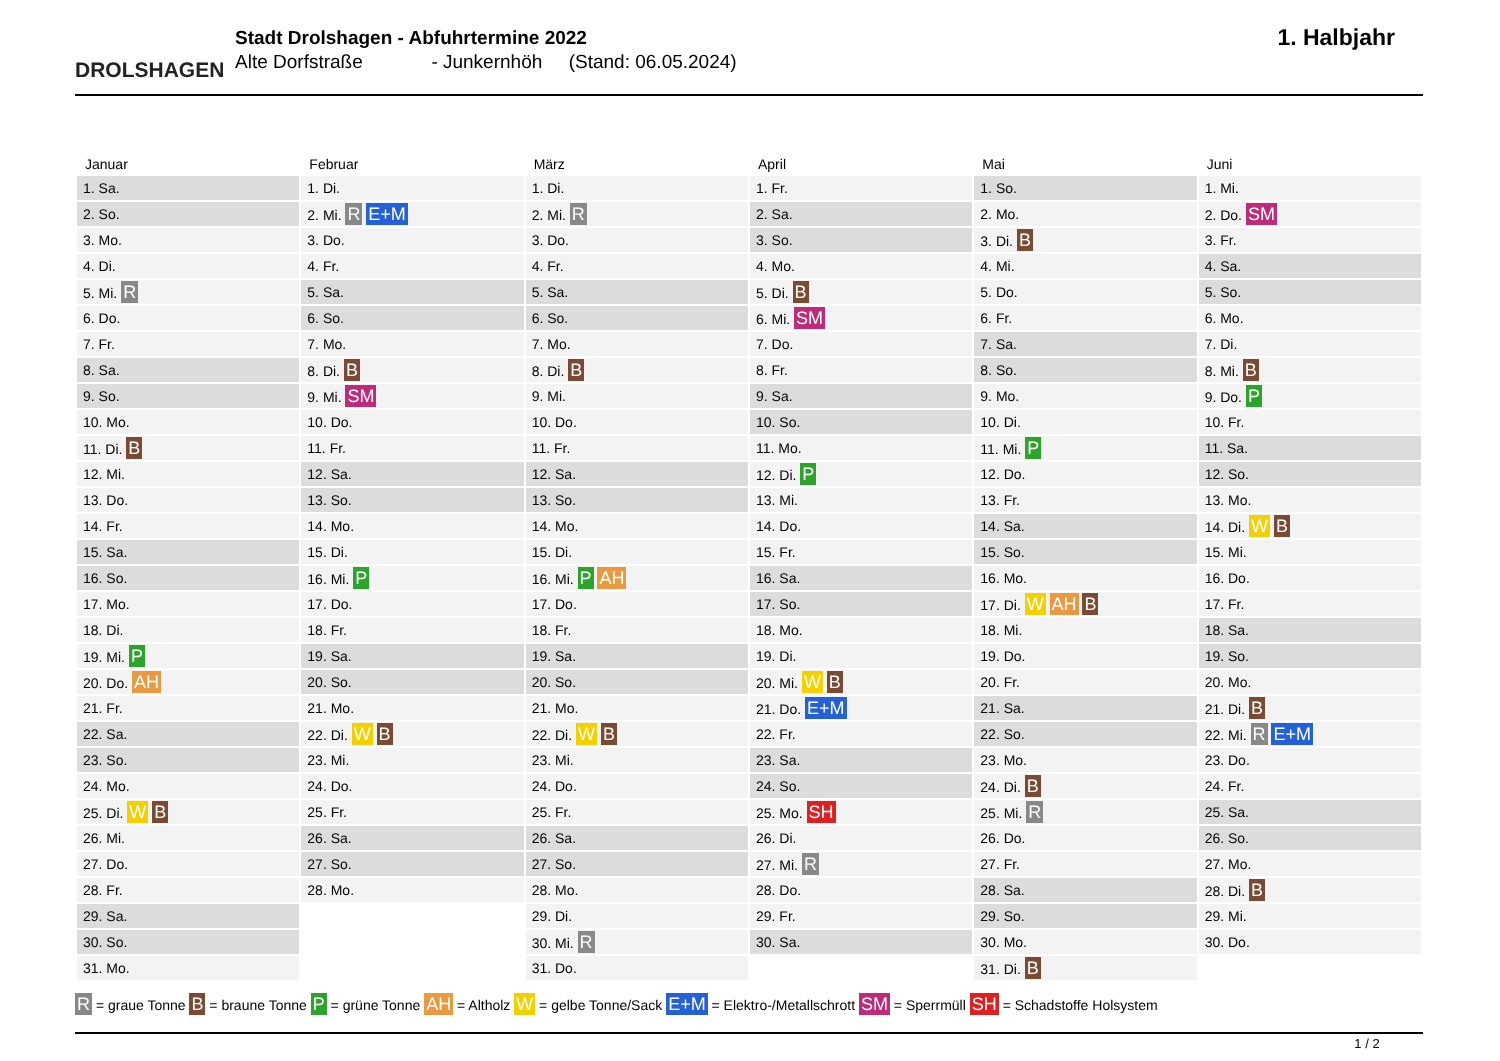DROLSHAGEN
Stadt Drolshagen - Abfuhrtermine 2022
Alte Dorfstraße - Junkernhöh (Stand: 06.05.2024)
1. Halbjahr
| Januar | Februar | März | April | Mai | Juni |
| --- | --- | --- | --- | --- | --- |
| 1. Sa. | 1. Di. | 1. Di. | 1. Fr. | 1. So. | 1. Mi. |
| 2. So. | 2. Mi. R E+M | 2. Mi. R | 2. Sa. | 2. Mo. | 2. Do. SM |
| 3. Mo. | 3. Do. | 3. Do. | 3. So. | 3. Di. B | 3. Fr. |
| 4. Di. | 4. Fr. | 4. Fr. | 4. Mo. | 4. Mi. | 4. Sa. |
| 5. Mi. R | 5. Sa. | 5. Sa. | 5. Di. B | 5. Do. | 5. So. |
| 6. Do. | 6. So. | 6. So. | 6. Mi. SM | 6. Fr. | 6. Mo. |
| 7. Fr. | 7. Mo. | 7. Mo. | 7. Do. | 7. Sa. | 7. Di. |
| 8. Sa. | 8. Di. B | 8. Di. B | 8. Fr. | 8. So. | 8. Mi. B |
| 9. So. | 9. Mi. SM | 9. Mi. | 9. Sa. | 9. Mo. | 9. Do. P |
| 10. Mo. | 10. Do. | 10. Do. | 10. So. | 10. Di. | 10. Fr. |
| 11. Di. B | 11. Fr. | 11. Fr. | 11. Mo. | 11. Mi. P | 11. Sa. |
| 12. Mi. | 12. Sa. | 12. Sa. | 12. Di. P | 12. Do. | 12. So. |
| 13. Do. | 13. So. | 13. So. | 13. Mi. | 13. Fr. | 13. Mo. |
| 14. Fr. | 14. Mo. | 14. Mo. | 14. Do. | 14. Sa. | 14. Di. W B |
| 15. Sa. | 15. Di. | 15. Di. | 15. Fr. | 15. So. | 15. Mi. |
| 16. So. | 16. Mi. P | 16. Mi. P AH | 16. Sa. | 16. Mo. | 16. Do. |
| 17. Mo. | 17. Do. | 17. Do. | 17. So. | 17. Di. W AH B | 17. Fr. |
| 18. Di. | 18. Fr. | 18. Fr. | 18. Mo. | 18. Mi. | 18. Sa. |
| 19. Mi. P | 19. Sa. | 19. Sa. | 19. Di. | 19. Do. | 19. So. |
| 20. Do. AH | 20. So. | 20. So. | 20. Mi. W B | 20. Fr. | 20. Mo. |
| 21. Fr. | 21. Mo. | 21. Mo. | 21. Do. E+M | 21. Sa. | 21. Di. B |
| 22. Sa. | 22. Di. W B | 22. Di. W B | 22. Fr. | 22. So. | 22. Mi. R E+M |
| 23. So. | 23. Mi. | 23. Mi. | 23. Sa. | 23. Mo. | 23. Do. |
| 24. Mo. | 24. Do. | 24. Do. | 24. So. | 24. Di. B | 24. Fr. |
| 25. Di. W B | 25. Fr. | 25. Fr. | 25. Mo. SH | 25. Mi. R | 25. Sa. |
| 26. Mi. | 26. Sa. | 26. Sa. | 26. Di. | 26. Do. | 26. So. |
| 27. Do. | 27. So. | 27. So. | 27. Mi. R | 27. Fr. | 27. Mo. |
| 28. Fr. | 28. Mo. | 28. Mo. | 28. Do. | 28. Sa. | 28. Di. B |
| 29. Sa. | | 29. Di. | 29. Fr. | 29. So. | 29. Mi. |
| 30. So. | | 30. Mi. R | 30. Sa. | 30. Mo. | 30. Do. |
| 31. Mo. | | 31. Do. | | 31. Di. B | |
R = graue Tonne B = braune Tonne P = grüne Tonne AH = Altholz W = gelbe Tonne/Sack E+M = Elektro-/Metallschrott SM = Sperrmüll SH = Schadstoffe Holsystem
1 / 2